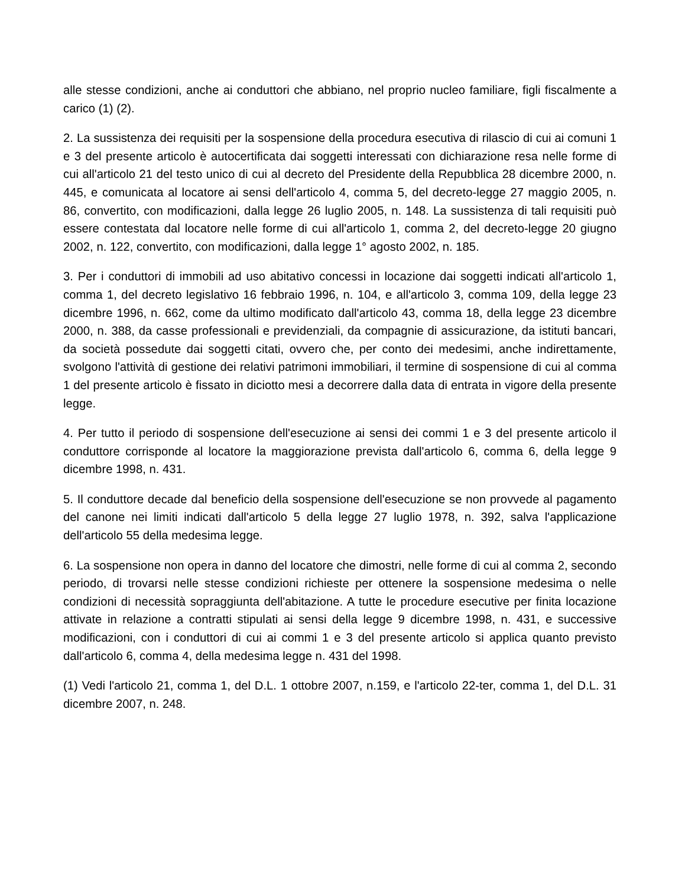alle stesse condizioni, anche ai conduttori che abbiano, nel proprio nucleo familiare, figli fiscalmente a carico (1) (2).
2. La sussistenza dei requisiti per la sospensione della procedura esecutiva di rilascio di cui ai comuni 1 e 3 del presente articolo è autocertificata dai soggetti interessati con dichiarazione resa nelle forme di cui all'articolo 21 del testo unico di cui al decreto del Presidente della Repubblica 28 dicembre 2000, n. 445, e comunicata al locatore ai sensi dell'articolo 4, comma 5, del decreto-legge 27 maggio 2005, n. 86, convertito, con modificazioni, dalla legge 26 luglio 2005, n. 148. La sussistenza di tali requisiti può essere contestata dal locatore nelle forme di cui all'articolo 1, comma 2, del decreto-legge 20 giugno 2002, n. 122, convertito, con modificazioni, dalla legge 1° agosto 2002, n. 185.
3. Per i conduttori di immobili ad uso abitativo concessi in locazione dai soggetti indicati all'articolo 1, comma 1, del decreto legislativo 16 febbraio 1996, n. 104, e all'articolo 3, comma 109, della legge 23 dicembre 1996, n. 662, come da ultimo modificato dall'articolo 43, comma 18, della legge 23 dicembre 2000, n. 388, da casse professionali e previdenziali, da compagnie di assicurazione, da istituti bancari, da società possedute dai soggetti citati, ovvero che, per conto dei medesimi, anche indirettamente, svolgono l'attività di gestione dei relativi patrimoni immobiliari, il termine di sospensione di cui al comma 1 del presente articolo è fissato in diciotto mesi a decorrere dalla data di entrata in vigore della presente legge.
4. Per tutto il periodo di sospensione dell'esecuzione ai sensi dei commi 1 e 3 del presente articolo il conduttore corrisponde al locatore la maggiorazione prevista dall'articolo 6, comma 6, della legge 9 dicembre 1998, n. 431.
5. Il conduttore decade dal beneficio della sospensione dell'esecuzione se non provvede al pagamento del canone nei limiti indicati dall'articolo 5 della legge 27 luglio 1978, n. 392, salva l'applicazione dell'articolo 55 della medesima legge.
6. La sospensione non opera in danno del locatore che dimostri, nelle forme di cui al comma 2, secondo periodo, di trovarsi nelle stesse condizioni richieste per ottenere la sospensione medesima o nelle condizioni di necessità sopraggiunta dell'abitazione. A tutte le procedure esecutive per finita locazione attivate in relazione a contratti stipulati ai sensi della legge 9 dicembre 1998, n. 431, e successive modificazioni, con i conduttori di cui ai commi 1 e 3 del presente articolo si applica quanto previsto dall'articolo 6, comma 4, della medesima legge n. 431 del 1998.
(1) Vedi l'articolo 21, comma 1, del D.L. 1 ottobre 2007, n.159, e l'articolo 22-ter, comma 1, del D.L. 31 dicembre 2007, n. 248.